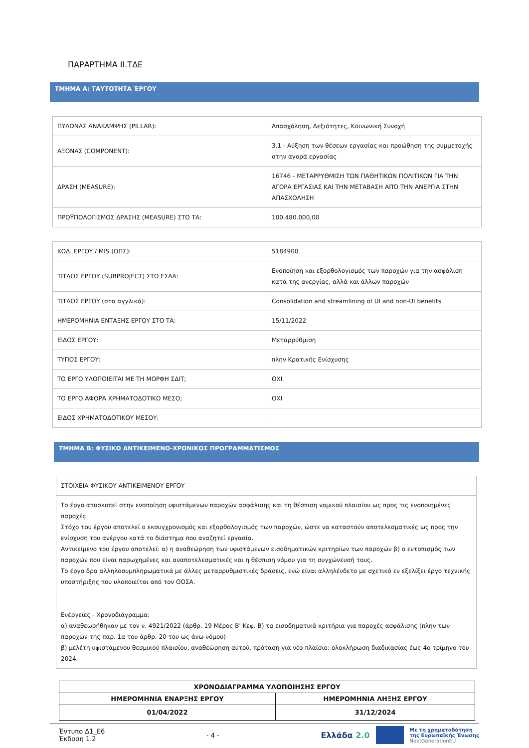ΠΑΡΑΡΤΗΜΑ ΙΙ.ΤΔΕ
ΤΜΗΜΑ Α: ΤΑΥΤΟΤΗΤΑ ΈΡΓΟΥ
| ΠΥΛΩΝΑΣ ΑΝΑΚΑΜΨΗΣ (PILLAR): | Απασχόληση, Δεξιότητες, Κοινωνική Συνοχή |
| ΑΞΟΝΑΣ (COMPONENT): | 3.1 - Αύξηση των θέσεων εργασίας και προώθηση της συμμετοχής στην αγορά εργασίας |
| ΔΡΑΣΗ (MEASURE): | 16746 - ΜΕΤΑΡΡΥΘΜΙΣΗ ΤΩΝ ΠΑΘΗΤΙΚΩΝ ΠΟΛΙΤΙΚΩΝ ΓΙΑ ΤΗΝ ΑΓΟΡΑ ΕΡΓΑΣΙΑΣ ΚΑΙ ΤΗΝ ΜΕΤΑΒΑΣΗ ΑΠΌ ΤΗΝ ΑΝΕΡΓΙΑ ΣΤΗΝ ΑΠΑΣΧΟΛΗΣΗ |
| ΠΡΟΫΠΟΛΟΓΙΣΜΟΣ ΔΡΑΣΗΣ (MEASURE) ΣΤΟ ΤΑ: | 100.480.000,00 |
| ΚΩΔ. ΕΡΓΟΥ / MIS (ΟΠΣ): | 5184900 |
| ΤΙΤΛΟΣ ΕΡΓΟΥ (SUBPROJECT) ΣΤΟ ΕΣΑΑ: | Ενοποίηση και εξορθολογισμός των παροχών για την ασφάλιση κατά της ανεργίας, αλλά και άλλων παροχών |
| ΤΙΤΛΟΣ ΕΡΓΟΥ (στα αγγλικά): | Consolidation and streamlining of UI and non-UI benefits |
| ΗΜΕΡΟΜΗΝΙΑ ΕΝΤΑΞΗΣ ΕΡΓΟΥ ΣΤΟ ΤΑ: | 15/11/2022 |
| ΕΙΔΟΣ ΕΡΓΟΥ: | Μεταρρύθμιση |
| ΤΥΠΟΣ ΕΡΓΟΥ: | πλην Κρατικής Ενίσχυσης |
| ΤΟ ΕΡΓΟ ΥΛΟΠΟΙΕΙΤΑΙ ΜΕ ΤΗ ΜΟΡΦΗ ΣΔΙΤ; | ΟΧΙ |
| ΤΟ ΕΡΓΟ ΑΦΟΡΑ ΧΡΗΜΑΤΟΔΟΤΙΚΟ ΜΕΣΟ; | ΟΧΙ |
| ΕΙΔΟΣ ΧΡΗΜΑΤΟΔΟΤΙΚΟΥ ΜΕΣΟΥ: | |
ΤΜΗΜΑ Β: ΦΥΣΙΚΟ ΑΝΤΙΚΕΙΜΕΝΟ-ΧΡΟΝΙΚΟΣ ΠΡΟΓΡΑΜΜΑΤΙΣΜΟΣ
| ΣΤΟΙΧΕΙΑ ΦΥΣΙΚΟΥ ΑΝΤΙΚΕΙΜΕΝΟΥ ΕΡΓΟΥ |
| Το έργο αποσκοπεί στην ενοποίηση υφιστάμενων παροχών ασφάλισης και τη θέσπιση νομικού πλαισίου ως προς τις ενοποιημένες παροχές. Στόχο του έργου αποτελεί ο εκσυγχρονισμός και εξορθολογισμός των παροχών, ώστε να καταστούν αποτελεσματικές ως προς την ενίσχυση του ανέργου κατά το διάστημα που αναζητεί εργασία. Αντικείμενο του έργου αποτελεί: α) η αναθεώρηση των υφιστάμενων εισοδηματικών κριτηρίων των παροχών β) ο εντοπισμός των παροχών που είναι παρωχημένες και αναποτελεσματικές και η θέσπιση νόμου για τη συγχώνευσή τους. Το έργο δρα αλληλοσυμπληρωματικά με άλλες μεταρρυθμιστικές δράσεις, ενώ είναι αλληλένδετο με σχετικό εν εξελίξει έργο τεχνικής υποστήριξης που υλοποιείται από τον ΟΟΣΑ. Ενέργειες - Χρονοδιάγραμμα: α) αναθεωρήθηκαν με τον ν. 4921/2022 (άρθρ. 19 Μέρος Β' Κεφ. Β) τα εισοδηματικά κριτήρια για παροχές ασφάλισης (πλην των παροχών της παρ. 1α του άρθρ. 20 του ως άνω νόμου) β) μελέτη υφιστάμενου θεσμικού πλαισίου, αναθεώρηση αυτού, πρόταση για νέο πλαίσιο: ολοκλήρωση διαδικασίας έως 4ο τρίμηνο του 2024. |
| ΧΡΟΝΟΔΙΑΓΡΑΜΜΑ ΥΛΟΠΟΙΗΣΗΣ ΕΡΓΟΥ | |
| --- | --- |
| ΗΜΕΡΟΜΗΝΙΑ ΕΝΑΡΞΗΣ ΕΡΓΟΥ | ΗΜΕΡΟΜΗΝΙΑ ΛΗΞΗΣ ΕΡΓΟΥ |
| 01/04/2022 | 31/12/2024 |
Έντυπο Δ1_Ε6
Έκδοση 1.2
- 4 -
Ελλάδα 2.0 Με τη χρηματοδότηση
της Ευρωπαϊκής Ένωσης
NextGenerationEU